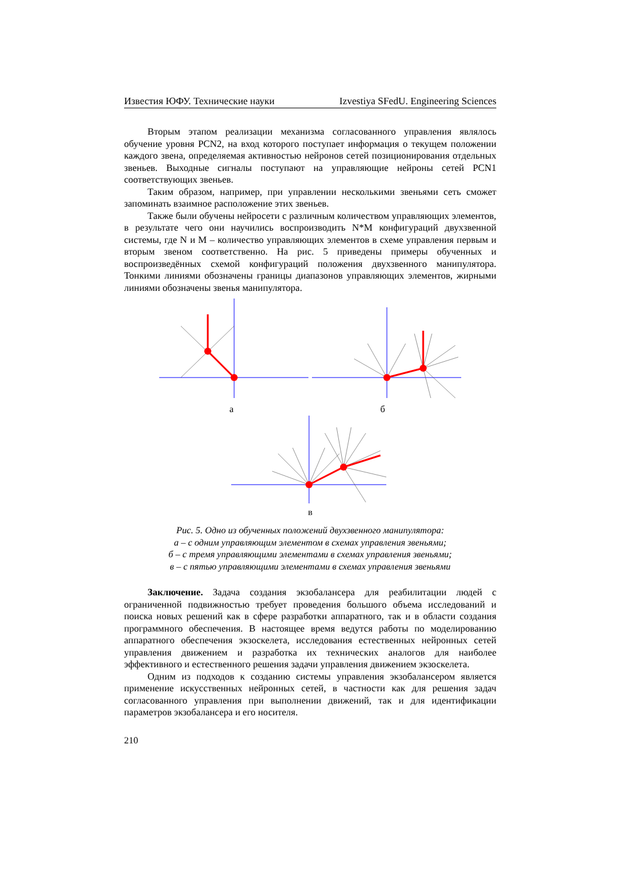Известия ЮФУ. Технические науки Izvestiya SFedU. Engineering Sciences
Вторым этапом реализации механизма согласованного управления являлось обучение уровня PCN2, на вход которого поступает информация о текущем положении каждого звена, определяемая активностью нейронов сетей позиционирования отдельных звеньев. Выходные сигналы поступают на управляющие нейроны сетей PCN1 соответствующих звеньев.
Таким образом, например, при управлении несколькими звеньями сеть сможет запоминать взаимное расположение этих звеньев.
Также были обучены нейросети с различным количеством управляющих элементов, в результате чего они научились воспроизводить N*M конфигураций двухзвенной системы, где N и M – количество управляющих элементов в схеме управления первым и вторым звеном соответственно. На рис. 5 приведены примеры обученных и воспроизведённых схемой конфигураций положения двухзвенного манипулятора. Тонкими линиями обозначены границы диапазонов управляющих элементов, жирными линиями обозначены звенья манипулятора.
а б
в
Рис. 5. Одно из обученных положений двухзвенного манипулятора:
а – с одним управляющим элементом в схемах управления звеньями;
б – с тремя управляющими элементами в схемах управления звеньями;
в – с пятью управляющими элементами в схемах управления звеньями
Заключение. Задача создания экзобалансера для реабилитации людей с ограниченной подвижностью требует проведения большого объема исследований и поиска новых решений как в сфере разработки аппаратного, так и в области создания программного обеспечения. В настоящее время ведутся работы по моделированию аппаратного обеспечения экзоскелета, исследования естественных нейронных сетей управления движением и разработка их технических аналогов для наиболее эффективного и естественного решения задачи управления движением экзоскелета.
Одним из подходов к созданию системы управления экзобалансером является применение искусственных нейронных сетей, в частности как для решения задач согласованного управления при выполнении движений, так и для идентификации параметров экзобалансера и его носителя.
210